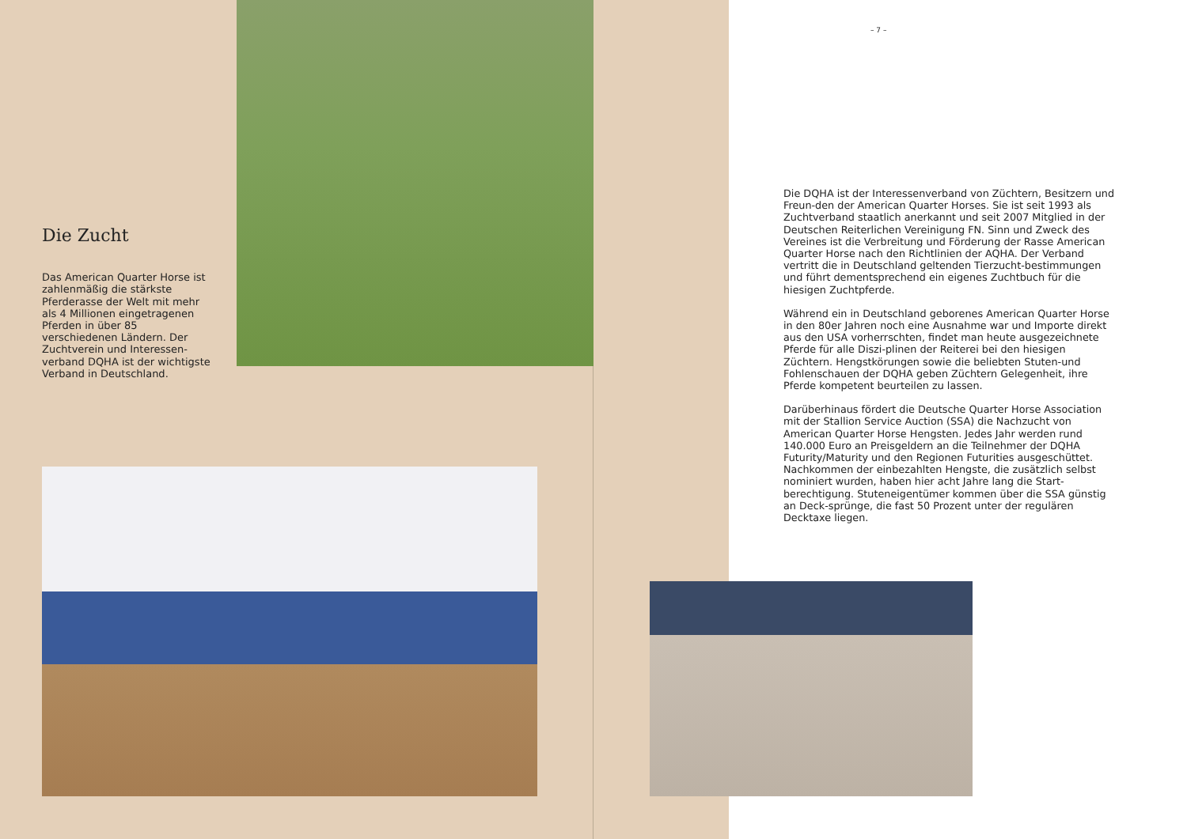– 7 –
Die Zucht
Das American Quarter Horse ist zahlenmäßig die stärkste Pferderasse der Welt mit mehr als 4 Millionen eingetragenen Pferden in über 85 verschiedenen Ländern. Der Zuchtverein und Interessen-verband DQHA ist der wichtigste Verband in Deutschland.
Die DQHA ist der Interessenverband von Züchtern, Besitzern und Freun-den der American Quarter Horses. Sie ist seit 1993 als Zuchtverband staatlich anerkannt und seit 2007 Mitglied in der Deutschen Reiterlichen Vereinigung FN. Sinn und Zweck des Vereines ist die Verbreitung und Förderung der Rasse American Quarter Horse nach den Richtlinien der AQHA. Der Verband vertritt die in Deutschland geltenden Tierzucht-bestimmungen und führt dementsprechend ein eigenes Zuchtbuch für die hiesigen Zuchtpferde.
Während ein in Deutschland geborenes American Quarter Horse in den 80er Jahren noch eine Ausnahme war und Importe direkt aus den USA vorherrschten, findet man heute ausgezeichnete Pferde für alle Diszi-plinen der Reiterei bei den hiesigen Züchtern. Hengstkörungen sowie die beliebten Stuten-und Fohlenschauen der DQHA geben Züchtern Gelegenheit, ihre Pferde kompetent beurteilen zu lassen.
Darüberhinaus fördert die Deutsche Quarter Horse Association mit der Stallion Service Auction (SSA) die Nachzucht von American Quarter Horse Hengsten. Jedes Jahr werden rund 140.000 Euro an Preisgeldern an die Teilnehmer der DQHA Futurity/Maturity und den Regionen Futurities ausgeschüttet. Nachkommen der einbezahlten Hengste, die zusätzlich selbst nominiert wurden, haben hier acht Jahre lang die Start-berechtigung. Stuteneigentümer kommen über die SSA günstig an Deck-sprünge, die fast 50 Prozent unter der regulären Decktaxe liegen.